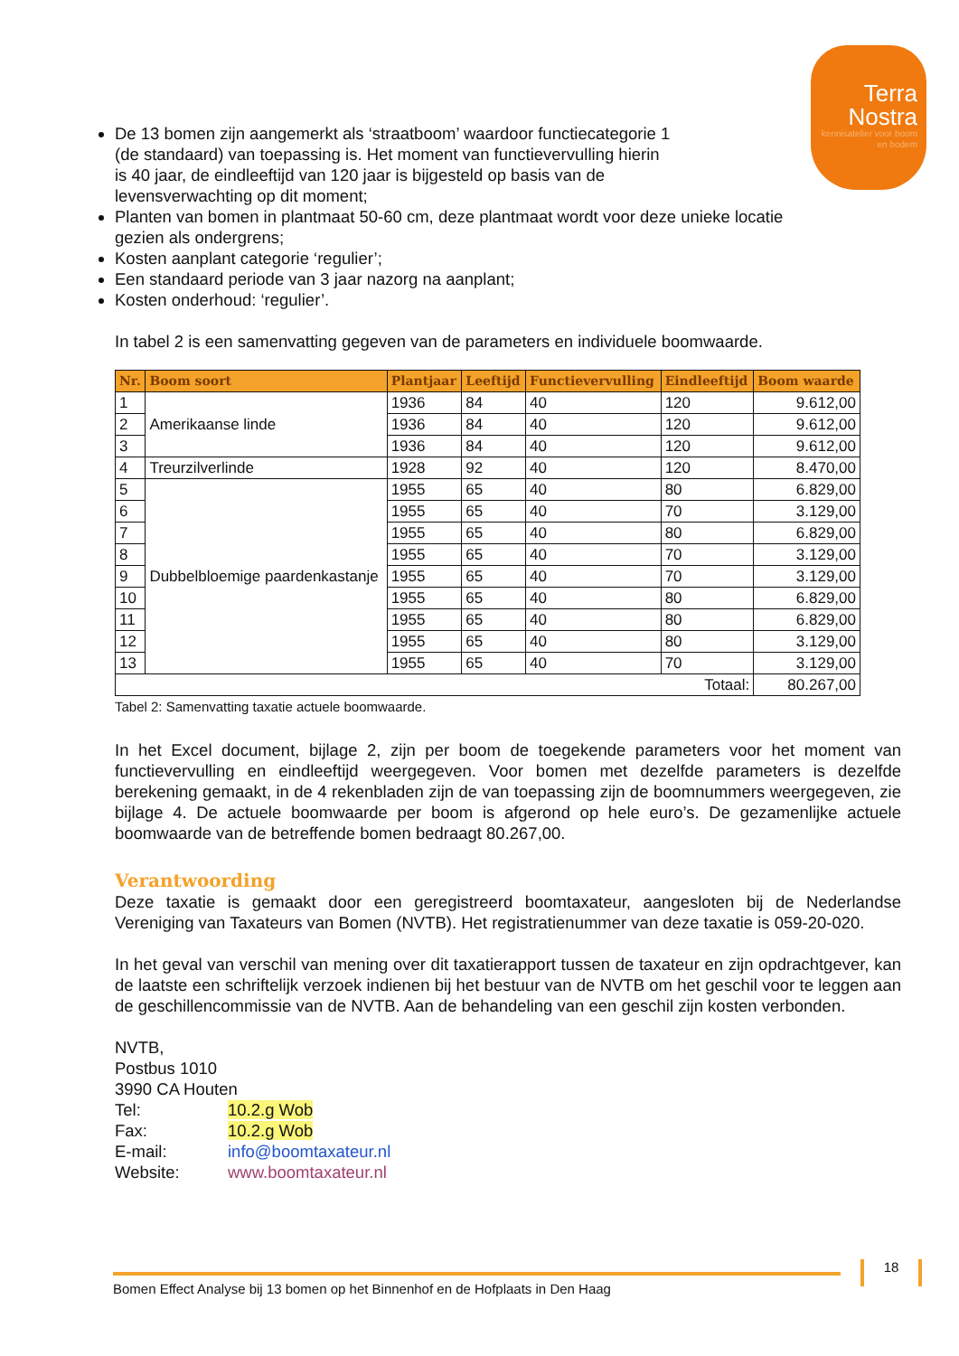Terra
Nostra
kennisatelier voor boom en bodem
De 13 bomen zijn aangemerkt als ‘straatboom’ waardoor functiecategorie 1 (de standaard) van toepassing is. Het moment van functievervulling hierin is 40 jaar, de eindleeftijd van 120 jaar is bijgesteld op basis van de levensverwachting op dit moment;
Planten van bomen in plantmaat 50-60 cm, deze plantmaat wordt voor deze unieke locatie gezien als ondergrens;
Kosten aanplant categorie ‘regulier’;
Een standaard periode van 3 jaar nazorg na aanplant;
Kosten onderhoud: ‘regulier’.
In tabel 2 is een samenvatting gegeven van de parameters en individuele boomwaarde.
| Nr. | Boom soort | Plantjaar | Leeftijd | Functievervulling | Eindleeftijd | Boom waarde |
| --- | --- | --- | --- | --- | --- | --- |
| 1 | Amerikaanse linde | 1936 | 84 | 40 | 120 | 9.612,00 |
| 2 | | 1936 | 84 | 40 | 120 | 9.612,00 |
| 3 | | 1936 | 84 | 40 | 120 | 9.612,00 |
| 4 | Treurzilverlinde | 1928 | 92 | 40 | 120 | 8.470,00 |
| 5 | Dubbelbloemige paardenkastanje | 1955 | 65 | 40 | 80 | 6.829,00 |
| 6 | | 1955 | 65 | 40 | 70 | 3.129,00 |
| 7 | | 1955 | 65 | 40 | 80 | 6.829,00 |
| 8 | | 1955 | 65 | 40 | 70 | 3.129,00 |
| 9 | | 1955 | 65 | 40 | 70 | 3.129,00 |
| 10 | | 1955 | 65 | 40 | 80 | 6.829,00 |
| 11 | | 1955 | 65 | 40 | 80 | 6.829,00 |
| 12 | | 1955 | 65 | 40 | 80 | 3.129,00 |
| 13 | | 1955 | 65 | 40 | 70 | 3.129,00 |
| Totaal: | | | | | | 80.267,00 |
Tabel 2: Samenvatting taxatie actuele boomwaarde.
In het Excel document, bijlage 2, zijn per boom de toegekende parameters voor het moment van functievervulling en eindleeftijd weergegeven. Voor bomen met dezelfde parameters is dezelfde berekening gemaakt, in de 4 rekenbladen zijn de van toepassing zijn de boomnummers weergegeven, zie bijlage 4. De actuele boomwaarde per boom is afgerond op hele euro’s. De gezamenlijke actuele boomwaarde van de betreffende bomen bedraagt 80.267,00.
Verantwoording
Deze taxatie is gemaakt door een geregistreerd boomtaxateur, aangesloten bij de Nederlandse Vereniging van Taxateurs van Bomen (NVTB). Het registratienummer van deze taxatie is 059-20-020.
In het geval van verschil van mening over dit taxatierapport tussen de taxateur en zijn opdrachtgever, kan de laatste een schriftelijk verzoek indienen bij het bestuur van de NVTB om het geschil voor te leggen aan de geschillencommissie van de NVTB. Aan de behandeling van een geschil zijn kosten verbonden.
NVTB,
Postbus 1010
3990 CA Houten
Tel: 10.2.g Wob
Fax: 10.2.g Wob
E-mail: info@boomtaxateur.nl
Website: www.boomtaxateur.nl
Bomen Effect Analyse bij 13 bomen op het Binnenhof en de Hofplaats in Den Haag
18